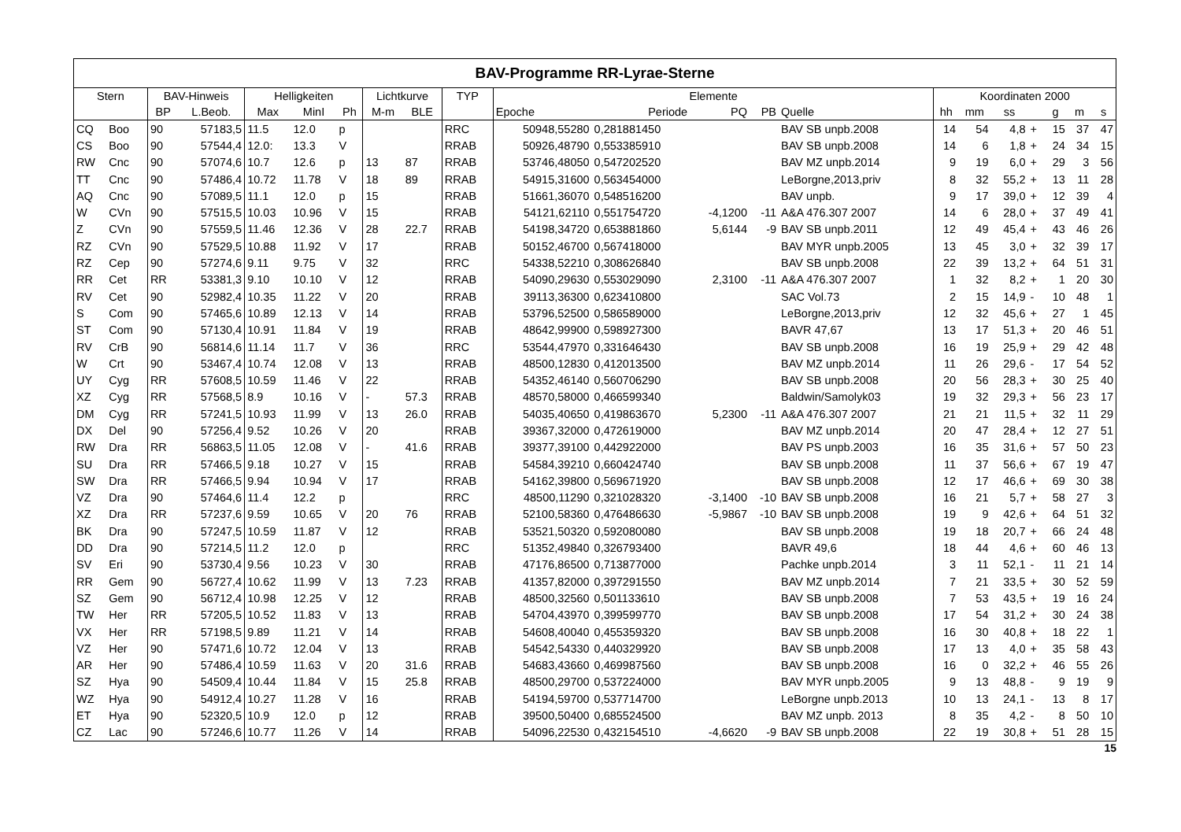| BAV-Programme RR-Lyrae-Sterne | | | | | | | | | | | | | | | | | | | | | |
| --- | --- | --- | --- | --- | --- | --- | --- | --- | --- | --- | --- | --- | --- | --- | --- | --- | --- | --- | --- | --- | --- |
| Stern | | BAV-Hinweis | | Helligkeiten | | | Lichtkurve | | TYP | Elemente | | | | | Koordinaten 2000 | | | | | | |
| | | BP | L.Beob. | Max | MinI | Ph | M-m | BLE | | Epoche | Periode | PQ | PB | Quelle | hh | mm | ss | | g | m | s |
| CQ | Boo | 90 | 57183,5 | 11.5 | 12.0 | p | | | RRC | 50948,55280 | 0,281881450 | | | BAV SB unpb.2008 | 14 | 54 | 4,8 | + | 15 | 37 | 47 |
| CS | Boo | 90 | 57544,4 | 12.0: | 13.3 | V | | | RRAB | 50926,48790 | 0,553385910 | | | BAV SB unpb.2008 | 14 | 6 | 1,8 | + | 24 | 34 | 15 |
| RW | Cnc | 90 | 57074,6 | 10.7 | 12.6 | p | 13 | 87 | RRAB | 53746,48050 | 0,547202520 | | | BAV MZ unpb.2014 | 9 | 19 | 6,0 | + | 29 | 3 | 56 |
| TT | Cnc | 90 | 57486,4 | 10.72 | 11.78 | V | 18 | 89 | RRAB | 54915,31600 | 0,563454000 | | | LeBorgne,2013,priv | 8 | 32 | 55,2 | + | 13 | 11 | 28 |
| AQ | Cnc | 90 | 57089,5 | 11.1 | 12.0 | p | 15 | | RRAB | 51661,36070 | 0,548516200 | | | BAV unpb. | 9 | 17 | 39,0 | + | 12 | 39 | 4 |
| W | CVn | 90 | 57515,5 | 10.03 | 10.96 | V | 15 | | RRAB | 54121,62110 | 0,551754720 | -4,1200 | -11 | A&A 476.307 2007 | 14 | 6 | 28,0 | + | 37 | 49 | 41 |
| Z | CVn | 90 | 57559,5 | 11.46 | 12.36 | V | 28 | 22.7 | RRAB | 54198,34720 | 0,653881860 | 5,6144 | -9 | BAV SB unpb.2011 | 12 | 49 | 45,4 | + | 43 | 46 | 26 |
| RZ | CVn | 90 | 57529,5 | 10.88 | 11.92 | V | 17 | | RRAB | 50152,46700 | 0,567418000 | | | BAV MYR unpb.2005 | 13 | 45 | 3,0 | + | 32 | 39 | 17 |
| RZ | Cep | 90 | 57274,6 | 9.11 | 9.75 | V | 32 | | RRC | 54338,52210 | 0,308626840 | | | BAV SB unpb.2008 | 22 | 39 | 13,2 | + | 64 | 51 | 31 |
| RR | Cet | RR | 53381,3 | 9.10 | 10.10 | V | 12 | | RRAB | 54090,29630 | 0,553029090 | 2,3100 | -11 | A&A 476.307 2007 | 1 | 32 | 8,2 | + | 1 | 20 | 30 |
| RV | Cet | 90 | 52982,4 | 10.35 | 11.22 | V | 20 | | RRAB | 39113,36300 | 0,623410800 | | | SAC Vol.73 | 2 | 15 | 14,9 | - | 10 | 48 | 1 |
| S | Com | 90 | 57465,6 | 10.89 | 12.13 | V | 14 | | RRAB | 53796,52500 | 0,586589000 | | | LeBorgne,2013,priv | 12 | 32 | 45,6 | + | 27 | 1 | 45 |
| ST | Com | 90 | 57130,4 | 10.91 | 11.84 | V | 19 | | RRAB | 48642,99900 | 0,598927300 | | | BAVR 47,67 | 13 | 17 | 51,3 | + | 20 | 46 | 51 |
| RV | CrB | 90 | 56814,6 | 11.14 | 11.7 | V | 36 | | RRC | 53544,47970 | 0,331646430 | | | BAV SB unpb.2008 | 16 | 19 | 25,9 | + | 29 | 42 | 48 |
| W | Crt | 90 | 53467,4 | 10.74 | 12.08 | V | 13 | | RRAB | 48500,12830 | 0,412013500 | | | BAV MZ unpb.2014 | 11 | 26 | 29,6 | - | 17 | 54 | 52 |
| UY | Cyg | RR | 57608,5 | 10.59 | 11.46 | V | 22 | | RRAB | 54352,46140 | 0,560706290 | | | BAV SB unpb.2008 | 20 | 56 | 28,3 | + | 30 | 25 | 40 |
| XZ | Cyg | RR | 57568,5 | 8.9 | 10.16 | V | - | 57.3 | RRAB | 48570,58000 | 0,466599340 | | | Baldwin/Samolyk03 | 19 | 32 | 29,3 | + | 56 | 23 | 17 |
| DM | Cyg | RR | 57241,5 | 10.93 | 11.99 | V | 13 | 26.0 | RRAB | 54035,40650 | 0,419863670 | 5,2300 | -11 | A&A 476.307 2007 | 21 | 21 | 11,5 | + | 32 | 11 | 29 |
| DX | Del | 90 | 57256,4 | 9.52 | 10.26 | V | 20 | | RRAB | 39367,32000 | 0,472619000 | | | BAV MZ unpb.2014 | 20 | 47 | 28,4 | + | 12 | 27 | 51 |
| RW | Dra | RR | 56863,5 | 11.05 | 12.08 | V | - | 41.6 | RRAB | 39377,39100 | 0,442922000 | | | BAV PS unpb.2003 | 16 | 35 | 31,6 | + | 57 | 50 | 23 |
| SU | Dra | RR | 57466,5 | 9.18 | 10.27 | V | 15 | | RRAB | 54584,39210 | 0,660424740 | | | BAV SB unpb.2008 | 11 | 37 | 56,6 | + | 67 | 19 | 47 |
| SW | Dra | RR | 57466,5 | 9.94 | 10.94 | V | 17 | | RRAB | 54162,39800 | 0,569671920 | | | BAV SB unpb.2008 | 12 | 17 | 46,6 | + | 69 | 30 | 38 |
| VZ | Dra | 90 | 57464,6 | 11.4 | 12.2 | p | | | RRC | 48500,11290 | 0,321028320 | -3,1400 | -10 | BAV SB unpb.2008 | 16 | 21 | 5,7 | + | 58 | 27 | 3 |
| XZ | Dra | RR | 57237,6 | 9.59 | 10.65 | V | 20 | 76 | RRAB | 52100,58360 | 0,476486630 | -5,9867 | -10 | BAV SB unpb.2008 | 19 | 9 | 42,6 | + | 64 | 51 | 32 |
| BK | Dra | 90 | 57247,5 | 10.59 | 11.87 | V | 12 | | RRAB | 53521,50320 | 0,592080080 | | | BAV SB unpb.2008 | 19 | 18 | 20,7 | + | 66 | 24 | 48 |
| DD | Dra | 90 | 57214,5 | 11.2 | 12.0 | p | | | RRC | 51352,49840 | 0,326793400 | | | BAVR 49,6 | 18 | 44 | 4,6 | + | 60 | 46 | 13 |
| SV | Eri | 90 | 53730,4 | 9.56 | 10.23 | V | 30 | | RRAB | 47176,86500 | 0,713877000 | | | Pachke unpb.2014 | 3 | 11 | 52,1 | - | 11 | 21 | 14 |
| RR | Gem | 90 | 56727,4 | 10.62 | 11.99 | V | 13 | 7.23 | RRAB | 41357,82000 | 0,397291550 | | | BAV MZ unpb.2014 | 7 | 21 | 33,5 | + | 30 | 52 | 59 |
| SZ | Gem | 90 | 56712,4 | 10.98 | 12.25 | V | 12 | | RRAB | 48500,32560 | 0,501133610 | | | BAV SB unpb.2008 | 7 | 53 | 43,5 | + | 19 | 16 | 24 |
| TW | Her | RR | 57205,5 | 10.52 | 11.83 | V | 13 | | RRAB | 54704,43970 | 0,399599770 | | | BAV SB unpb.2008 | 17 | 54 | 31,2 | + | 30 | 24 | 38 |
| VX | Her | RR | 57198,5 | 9.89 | 11.21 | V | 14 | | RRAB | 54608,40040 | 0,455359320 | | | BAV SB unpb.2008 | 16 | 30 | 40,8 | + | 18 | 22 | 1 |
| VZ | Her | 90 | 57471,6 | 10.72 | 12.04 | V | 13 | | RRAB | 54542,54330 | 0,440329920 | | | BAV SB unpb.2008 | 17 | 13 | 4,0 | + | 35 | 58 | 43 |
| AR | Her | 90 | 57486,4 | 10.59 | 11.63 | V | 20 | 31.6 | RRAB | 54683,43660 | 0,469987560 | | | BAV SB unpb.2008 | 16 | 0 | 32,2 | + | 46 | 55 | 26 |
| SZ | Hya | 90 | 54509,4 | 10.44 | 11.84 | V | 15 | 25.8 | RRAB | 48500,29700 | 0,537224000 | | | BAV MYR unpb.2005 | 9 | 13 | 48,8 | - | 9 | 19 | 9 |
| WZ | Hya | 90 | 54912,4 | 10.27 | 11.28 | V | 16 | | RRAB | 54194,59700 | 0,537714700 | | | LeBorgne unpb.2013 | 10 | 13 | 24,1 | - | 13 | 8 | 17 |
| ET | Hya | 90 | 52320,5 | 10.9 | 12.0 | p | 12 | | RRAB | 39500,50400 | 0,685524500 | | | BAV MZ unpb. 2013 | 8 | 35 | 4,2 | - | 8 | 50 | 10 |
| CZ | Lac | 90 | 57246,6 | 10.77 | 11.26 | V | 14 | | RRAB | 54096,22530 | 0,432154510 | -4,6620 | -9 | BAV SB unpb.2008 | 22 | 19 | 30,8 | + | 51 | 28 | 15 |
15